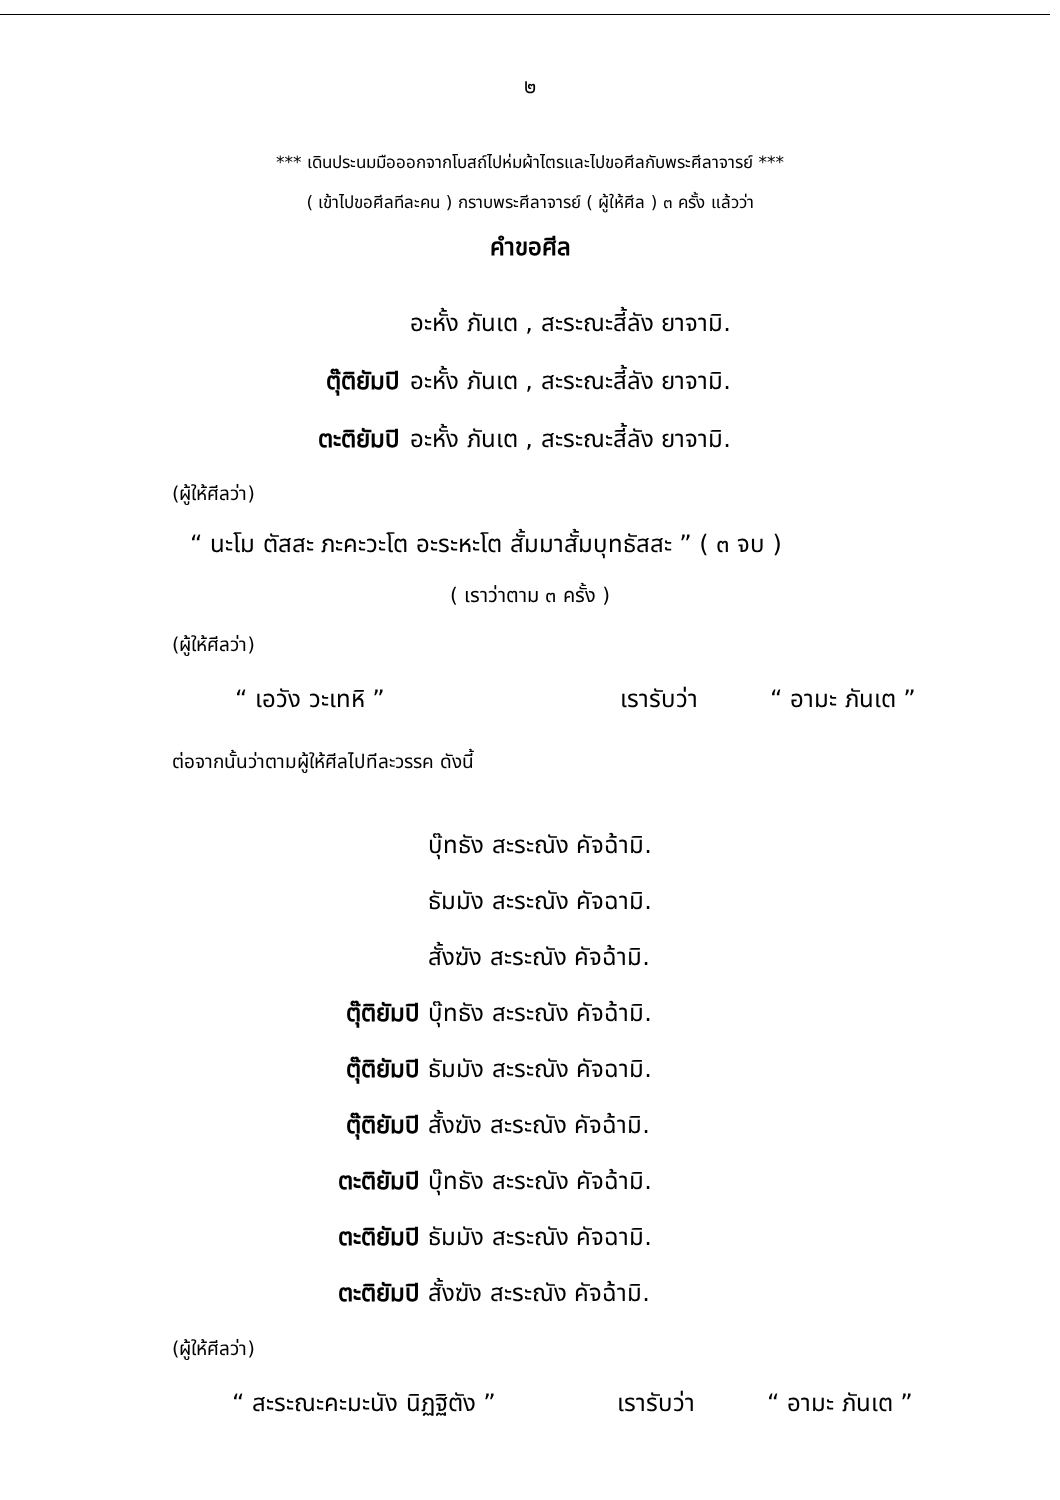๒
*** เดินประนมมือออกจากโบสถ์ไปห่มผ้าไตรและไปขอศีลกับพระศีลาจารย์ ***
( เข้าไปขอศีลทีละคน ) กราบพระศีลาจารย์ ( ผู้ให้ศีล ) ๓ ครั้ง แล้วว่า
คำขอศีล
อะหั้ง ภันเต , สะระณะสี้ลัง ยาจามิ.
ตุ๊ติยัมปิ อะหั้ง ภันเต , สะระณะสี้ลัง ยาจามิ.
ตะติยัมปิ อะหั้ง ภันเต , สะระณะสี้ลัง ยาจามิ.
(ผู้ให้ศีลว่า)
“ นะโม ตัสสะ ภะคะวะโต อะระหะโต สั้มมาสั้มบุทธัสสะ ” ( ๓ จบ )
( เราว่าตาม ๓ ครั้ง )
(ผู้ให้ศีลว่า)
“ เอวัง วะเทหิ ” เรารับว่า “ อามะ ภันเต ”
ต่อจากนั้นว่าตามผู้ให้ศีลไปทีละวรรค ดังนี้
บุ๊ทธัง สะระณัง คัจฉ้ามิ.
ธัมมัง สะระณัง คัจฉามิ.
สั้งฆัง สะระณัง คัจฉ้ามิ.
ตุ๊ติยัมปิ บุ๊ทธัง สะระณัง คัจฉ้ามิ.
ตุ๊ติยัมปิ ธัมมัง สะระณัง คัจฉามิ.
ตุ๊ติยัมปิ สั้งฆัง สะระณัง คัจฉ้ามิ.
ตะติยัมปิ บุ๊ทธัง สะระณัง คัจฉ้ามิ.
ตะติยัมปิ ธัมมัง สะระณัง คัจฉามิ.
ตะติยัมปิ สั้งฆัง สะระณัง คัจฉ้ามิ.
(ผู้ให้ศีลว่า)
“ สะระณะคะมะนัง นิฏฐิตัง ” เรารับว่า “ อามะ ภันเต ”